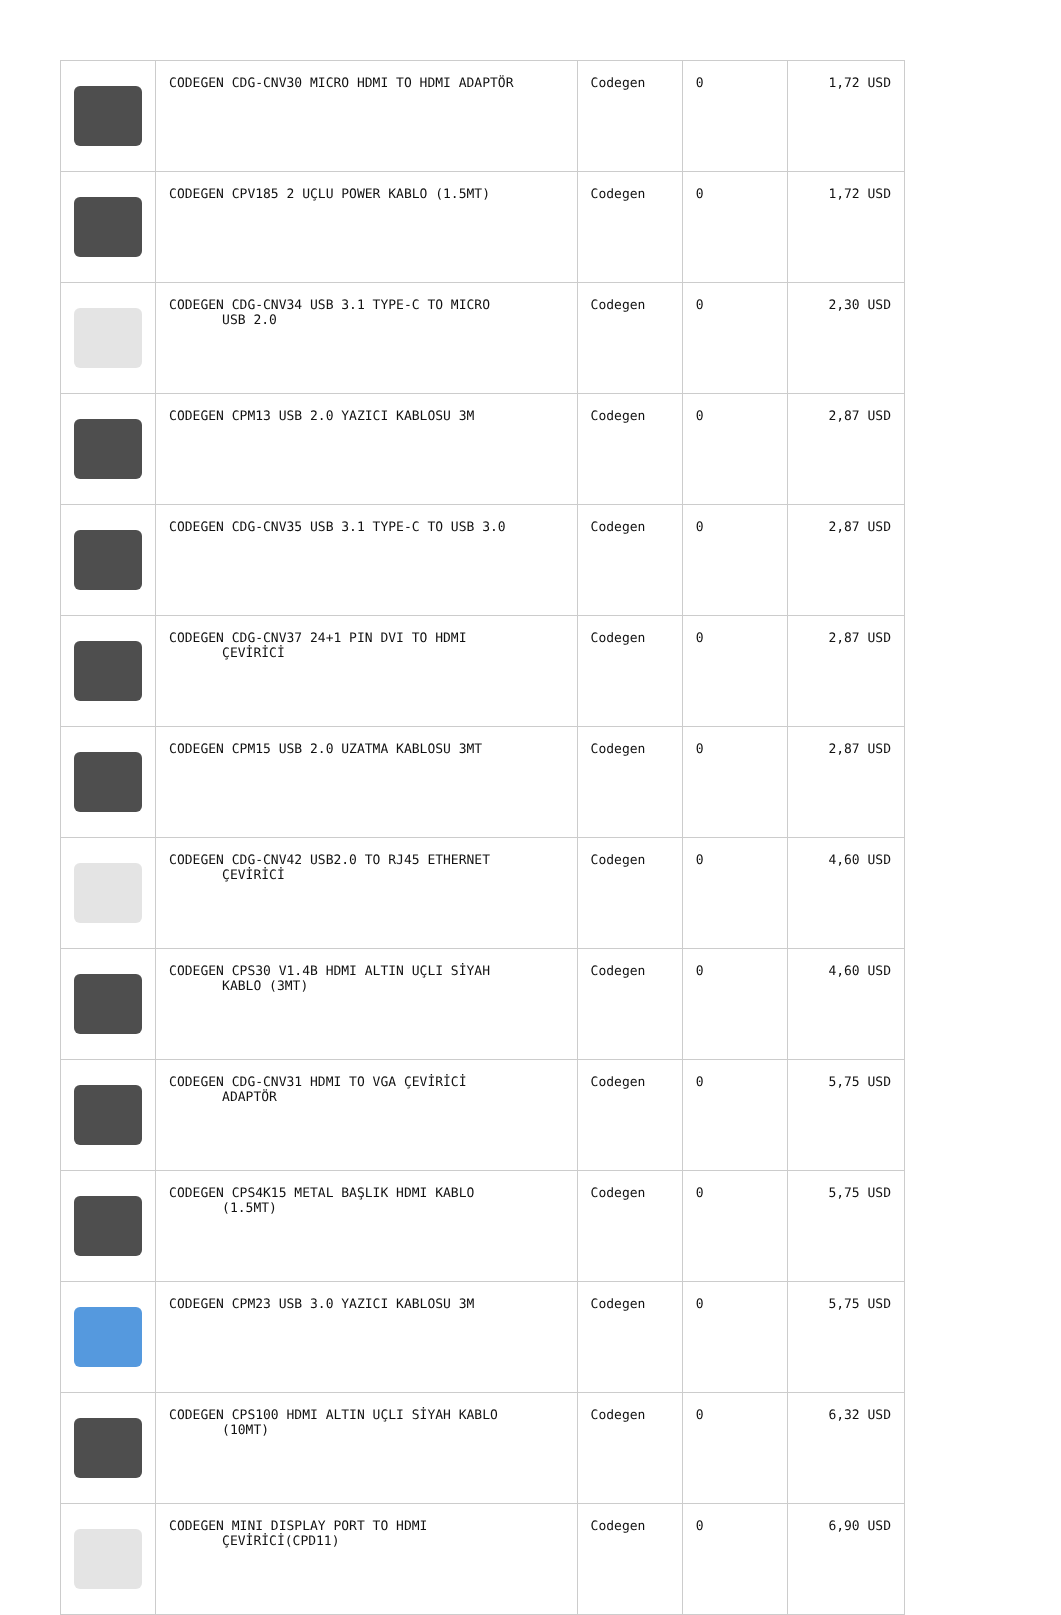| | CODEGEN CDG-CNV30 MICRO HDMI TO HDMI ADAPTÖR | Codegen | 0 | 1,72 USD |
| | CODEGEN CPV185 2 UÇLU POWER KABLO (1.5MT) | Codegen | 0 | 1,72 USD |
| | CODEGEN CDG-CNV34 USB 3.1 TYPE-C TO MICRO USB 2.0 | Codegen | 0 | 2,30 USD |
| | CODEGEN CPM13 USB 2.0 YAZICI KABLOSU 3M | Codegen | 0 | 2,87 USD |
| | CODEGEN CDG-CNV35 USB 3.1 TYPE-C TO USB 3.0 | Codegen | 0 | 2,87 USD |
| | CODEGEN CDG-CNV37 24+1 PIN DVI TO HDMI ÇEVİRİCİ | Codegen | 0 | 2,87 USD |
| | CODEGEN CPM15 USB 2.0 UZATMA KABLOSU 3MT | Codegen | 0 | 2,87 USD |
| | CODEGEN CDG-CNV42 USB2.0 TO RJ45 ETHERNET ÇEVİRİCİ | Codegen | 0 | 4,60 USD |
| | CODEGEN CPS30 V1.4B HDMI ALTIN UÇLI SİYAH KABLO (3MT) | Codegen | 0 | 4,60 USD |
| | CODEGEN CDG-CNV31 HDMI TO VGA ÇEVİRİCİ ADAPTÖR | Codegen | 0 | 5,75 USD |
| | CODEGEN CPS4K15 METAL BAŞLIK HDMI KABLO (1.5MT) | Codegen | 0 | 5,75 USD |
| | CODEGEN CPM23 USB 3.0 YAZICI KABLOSU 3M | Codegen | 0 | 5,75 USD |
| | CODEGEN CPS100 HDMI ALTIN UÇLI SİYAH KABLO (10MT) | Codegen | 0 | 6,32 USD |
| | CODEGEN MINI DISPLAY PORT TO HDMI ÇEVİRİCİ(CPD11) | Codegen | 0 | 6,90 USD |